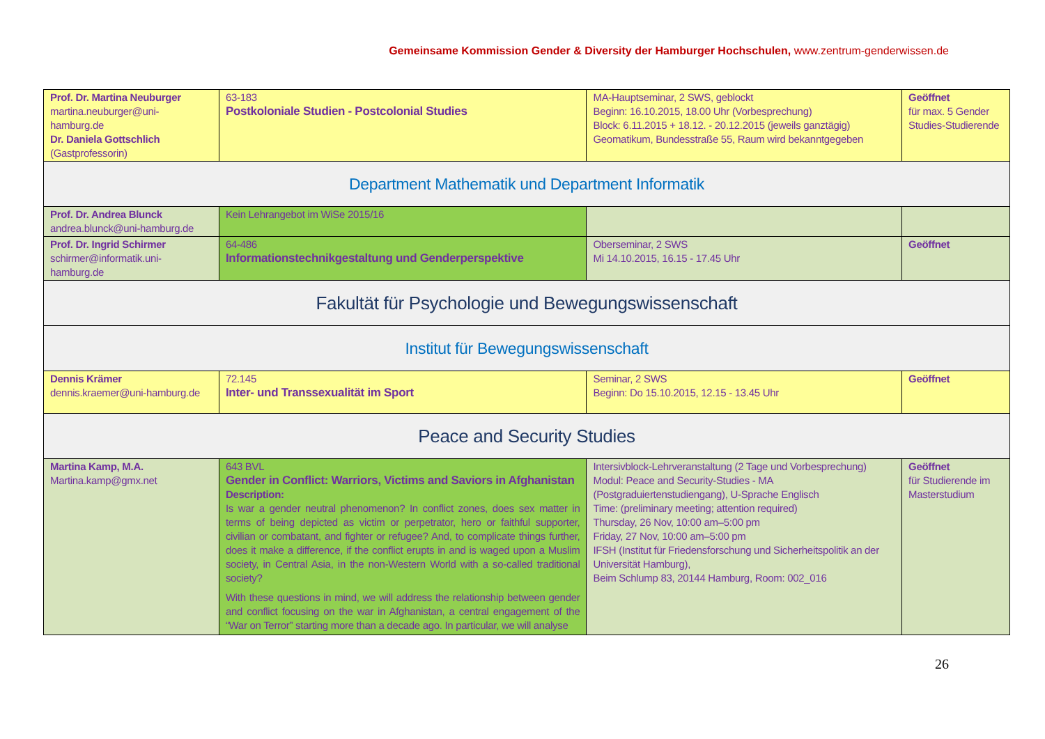Gemeinsame Kommission Gender & Diversity der Hamburger Hochschulen, www.zentrum-genderwissen.de
| Prof. Dr. Martina Neuburger martina.neuburger@uni-hamburg.de Dr. Daniela Gottschlich (Gastprofessorin) | 63-183 Postkoloniale Studien - Postcolonial Studies | MA-Hauptseminar, 2 SWS, geblockt Beginn: 16.10.2015, 18.00 Uhr (Vorbesprechung) Block: 6.11.2015 + 18.12. - 20.12.2015 (jeweils ganztägig) Geomatikum, Bundesstraße 55, Raum wird bekanntgegeben | Geöffnet für max. 5 Gender Studies-Studierende |
| Department Mathematik und Department Informatik | | | |
| Prof. Dr. Andrea Blunck andrea.blunck@uni-hamburg.de | Kein Lehrangebot im WiSe 2015/16 | | |
| Prof. Dr. Ingrid Schirmer schirmer@informatik.uni-hamburg.de | 64-486 Informationstechnikgestaltung und Genderperspektive | Oberseminar, 2 SWS Mi 14.10.2015, 16.15 - 17.45 Uhr | Geöffnet |
| Fakultät für Psychologie und Bewegungswissenschaft | | | |
| Institut für Bewegungswissenschaft | | | |
| Dennis Krämer dennis.kraemer@uni-hamburg.de | 72.145 Inter- und Transsexualität im Sport | Seminar, 2 SWS Beginn: Do 15.10.2015, 12.15 - 13.45 Uhr | Geöffnet |
| Peace and Security Studies | | | |
| Martina Kamp, M.A. Martina.kamp@gmx.net | 643 BVL Gender in Conflict: Warriors, Victims and Saviors in Afghanistan Description: Is war a gender neutral phenomenon? In conflict zones, does sex matter in terms of being depicted as victim or perpetrator, hero or faithful supporter, civilian or combatant, and fighter or refugee? And, to complicate things further, does it make a difference, if the conflict erupts in and is waged upon a Muslim society, in Central Asia, in the non-Western World with a so-called traditional society? With these questions in mind, we will address the relationship between gender and conflict focusing on the war in Afghanistan, a central engagement of the “War on Terror” starting more than a decade ago. In particular, we will analyse | Intersivblock-Lehrveranstaltung (2 Tage und Vorbesprechung) Modul: Peace and Security-Studies - MA (Postgraduiertenstudiengang), U-Sprache Englisch Time: (preliminary meeting; attention required) Thursday, 26 Nov, 10:00 am–5:00 pm Friday, 27 Nov, 10:00 am–5:00 pm IFSH (Institut für Friedensforschung und Sicherheitspolitik an der Universität Hamburg), Beim Schlump 83, 20144 Hamburg, Room: 002_016 | Geöffnet für Studierende im Masterstudium |
26